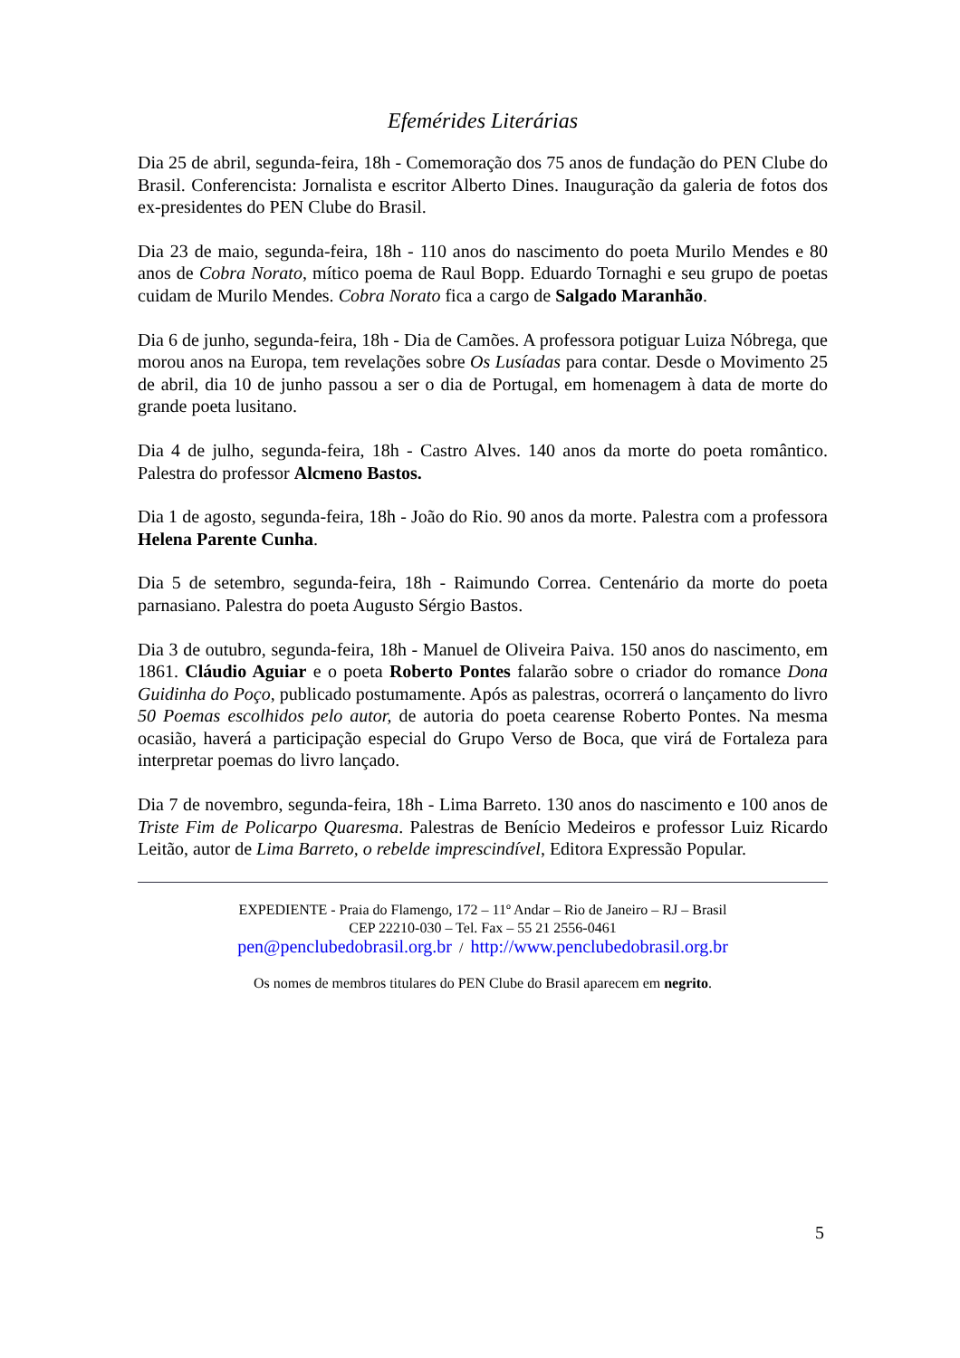Efemérides Literárias
Dia 25 de abril, segunda-feira, 18h - Comemoração dos 75 anos de fundação do PEN Clube do Brasil. Conferencista: Jornalista e escritor Alberto Dines. Inauguração da galeria de fotos dos ex-presidentes do PEN Clube do Brasil.
Dia 23 de maio, segunda-feira, 18h - 110 anos do nascimento do poeta Murilo Mendes e 80 anos de Cobra Norato, mítico poema de Raul Bopp. Eduardo Tornaghi e seu grupo de poetas cuidam de Murilo Mendes. Cobra Norato fica a cargo de Salgado Maranhão.
Dia 6 de junho, segunda-feira, 18h - Dia de Camões. A professora potiguar Luiza Nóbrega, que morou anos na Europa, tem revelações sobre Os Lusíadas para contar. Desde o Movimento 25 de abril, dia 10 de junho passou a ser o dia de Portugal, em homenagem à data de morte do grande poeta lusitano.
Dia 4 de julho, segunda-feira, 18h - Castro Alves. 140 anos da morte do poeta romântico. Palestra do professor Alcmeno Bastos.
Dia 1 de agosto, segunda-feira, 18h - João do Rio. 90 anos da morte. Palestra com a professora Helena Parente Cunha.
Dia 5 de setembro, segunda-feira, 18h - Raimundo Correa. Centenário da morte do poeta parnasiano. Palestra do poeta Augusto Sérgio Bastos.
Dia 3 de outubro, segunda-feira, 18h - Manuel de Oliveira Paiva. 150 anos do nascimento, em 1861. Cláudio Aguiar e o poeta Roberto Pontes falarão sobre o criador do romance Dona Guidinha do Poço, publicado postumamente. Após as palestras, ocorrerá o lançamento do livro 50 Poemas escolhidos pelo autor, de autoria do poeta cearense Roberto Pontes. Na mesma ocasião, haverá a participação especial do Grupo Verso de Boca, que virá de Fortaleza para interpretar poemas do livro lançado.
Dia 7 de novembro, segunda-feira, 18h - Lima Barreto. 130 anos do nascimento e 100 anos de Triste Fim de Policarpo Quaresma. Palestras de Benício Medeiros e professor Luiz Ricardo Leitão, autor de Lima Barreto, o rebelde imprescindível, Editora Expressão Popular.
EXPEDIENTE - Praia do Flamengo, 172 – 11º Andar – Rio de Janeiro – RJ – Brasil
CEP 22210-030 – Tel. Fax – 55 21 2556-0461
pen@penclubedobrasil.org.br / http://www.penclubedobrasil.org.br
Os nomes de membros titulares do PEN Clube do Brasil aparecem em negrito.
5